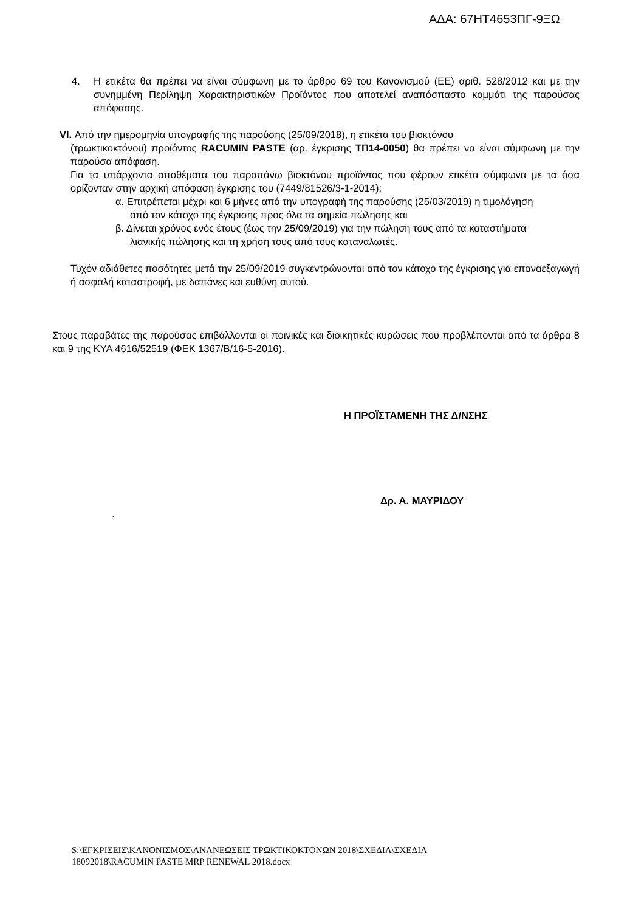ΑΔΑ: 67ΗΤ4653ΠΓ-9ΞΩ
4. Η ετικέτα θα πρέπει να είναι σύμφωνη με το άρθρο 69 του Κανονισμού (ΕΕ) αριθ. 528/2012 και με την συνημμένη Περίληψη Χαρακτηριστικών Προϊόντος που αποτελεί αναπόσπαστο κομμάτι της παρούσας απόφασης.
VI. Από την ημερομηνία υπογραφής της παρούσης (25/09/2018), η ετικέτα του βιοκτόνου
(τρωκτικοκτόνου) προϊόντος RACUMIN PASTE (αρ. έγκρισης ΤΠ14-0050) θα πρέπει να είναι σύμφωνη με την παρούσα απόφαση.
Για τα υπάρχοντα αποθέματα του παραπάνω βιοκτόνου προϊόντος που φέρουν ετικέτα σύμφωνα με τα όσα ορίζονταν στην αρχική απόφαση έγκρισης του (7449/81526/3-1-2014):
α. Επιτρέπεται μέχρι και 6 μήνες από την υπογραφή της παρούσης (25/03/2019) η τιμολόγηση από τον κάτοχο της έγκρισης προς όλα τα σημεία πώλησης και
β. Δίνεται χρόνος ενός έτους (έως την 25/09/2019) για την πώληση τους από τα καταστήματα λιανικής πώλησης και τη χρήση τους από τους καταναλωτές.
Τυχόν αδιάθετες ποσότητες μετά την 25/09/2019 συγκεντρώνονται από τον κάτοχο της έγκρισης για επαναεξαγωγή ή ασφαλή καταστροφή, με δαπάνες και ευθύνη αυτού.
Στους παραβάτες της παρούσας επιβάλλονται οι ποινικές και διοικητικές κυρώσεις που προβλέπονται από τα άρθρα 8 και 9 της ΚΥΑ 4616/52519 (ΦΕΚ 1367/Β/16-5-2016).
Η ΠΡΟΪΣΤΑΜΕΝΗ ΤΗΣ Δ/ΝΣΗΣ
Δρ. Α. ΜΑΥΡΙΔΟΥ
.
S:\ΕΓΚΡΙΣΕΙΣ\ΚΑΝΟΝΙΣΜΟΣ\ΑΝΑΝΕΩΣΕΙΣ ΤΡΩΚΤΙΚΟΚΤΟΝΩΝ 2018\ΣΧΕΔΙΑ\ΣΧΕΔΙΑ
18092018\RACUMIN PASTE MRP RENEWAL 2018.docx